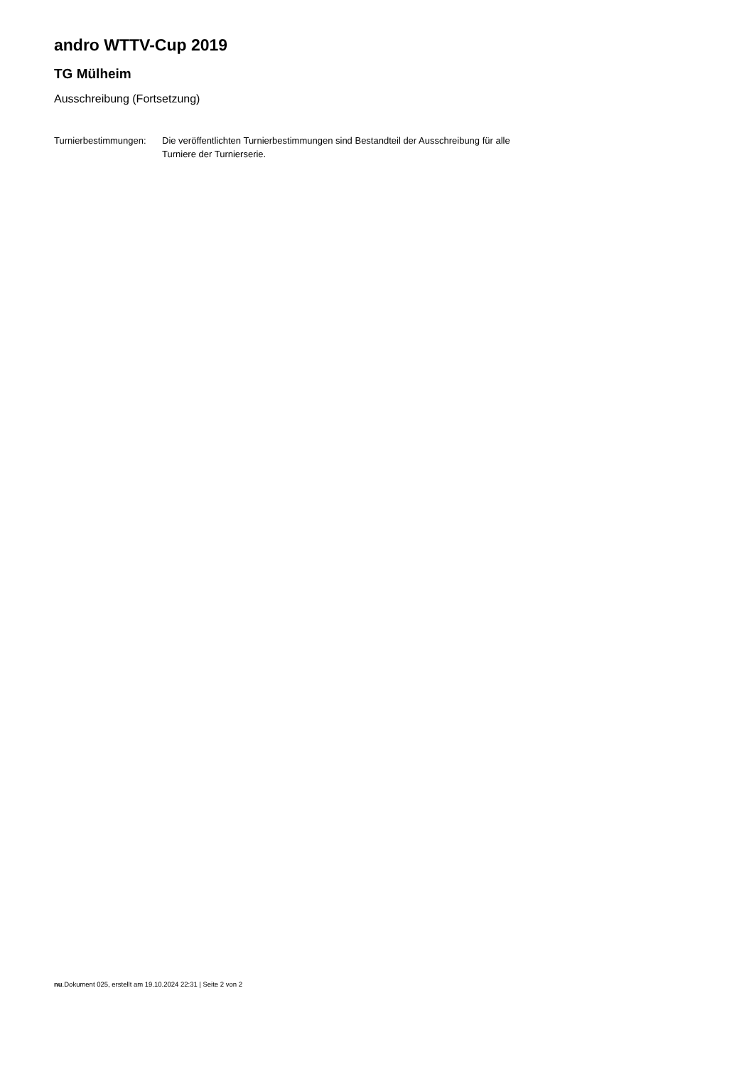andro WTTV-Cup 2019
TG Mülheim
Ausschreibung (Fortsetzung)
Turnierbestimmungen:
Die veröffentlichten Turnierbestimmungen sind Bestandteil der Ausschreibung für alle Turniere der Turnierserie.
nu.Dokument 025, erstellt am 19.10.2024 22:31 | Seite 2 von 2